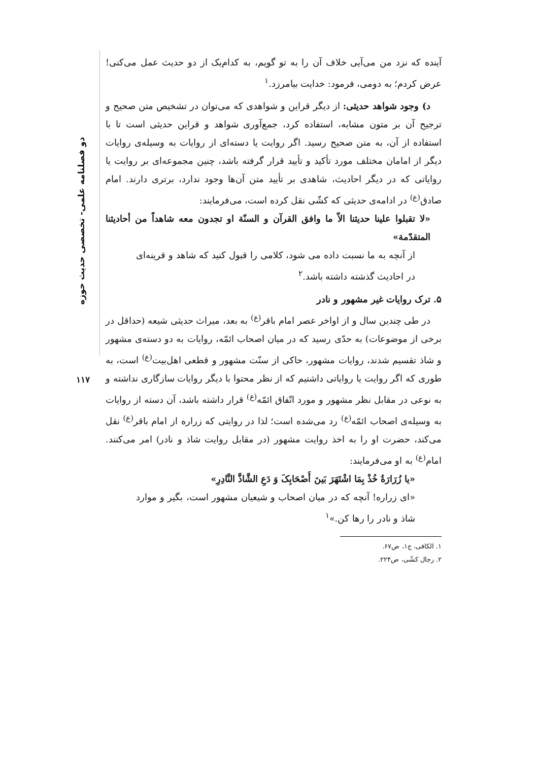دو فصلنامه علمی- تخصصی حدیث حوزه
۱۱۷
آینده که نزد من می‌آیی خلاف آن را به تو گویم، به کدام‌یک از دو حدیث عمل می‌کنی! عرض کردم؛ به دومی، فرمود: خدایت بیامرزد.<sup>۱</sup>
د) وجود شواهد حدیثی: از دیگر قراین و شواهدی که می‌توان در تشخیص متن صحیح و ترجیح آن بر متون مشابه، استفاده کرد، جمع‌آوری شواهد و قراین حدیثی است تا با استفاده از آن، به متن صحیح رسید. اگر روایت یا دسته‌ای از روایات به وسیله‌ی روایات دیگر از امامان مختلف مورد تأکید و تأیید قرار گرفته باشد، چنین مجموعه‌ای بر روایت یا روایاتی که در دیگر احادیث، شاهدی بر تأیید متن آن‌ها وجود ندارد، برتری دارند. امام صادق<sup>(ع)</sup> در ادامه‌ی حدیثی که کشّی نقل کرده است، می‌فرمایند:
«لا تقبلوا علینا حدیثنا الاّ ما وافق القرآن و السنّة او تجدون معه شاهداً من أحادیثنا المتقدّمة»
از آنچه به ما نسبت داده می شود، کلامی را قبول کنید که شاهد و قرینه‌ای در احادیث گذشته داشته باشد.<sup>۲</sup>
۵. ترک روایات غیر مشهور و نادر
در طی چندین سال و از اواخر عصر امام باقر<sup>(ع)</sup> به بعد، میراث حدیثی شیعه (حداقل در برخی از موضوعات) به حدّی رسید که در میان اصحاب ائمّه، روایات به دو دسته‌ی مشهور و شاذ تقسیم شدند، روایات مشهور، حاکی از سنّت مشهور و قطعی اهل‌بیت<sup>(ع)</sup> است، به طوری که اگر روایت یا روایاتی داشتیم که از نظر محتوا با دیگر روایات سازگاری نداشته و به نوعی در مقابل نظر مشهور و مورد اتّفاق ائمّه<sup>(ع)</sup> قرار داشته باشد، آن دسته از روایات به وسیله‌ی اصحاب ائمّه<sup>(ع)</sup> رد می‌شده است؛ لذا در روایتی که زراره از امام باقر<sup>(ع)</sup> نقل می‌کند، حضرت او را به اخذ روایت مشهور (در مقابل روایت شاذ و نادر) امر می‌کنند. امام<sup>(ع)</sup> به او می‌فرمایند:
«یا زُرَارَةُ خُذْ بِمَا اشْتَهَرَ بَینَ أَصْحَابِکَ وَ دَعِ الشَّاذَّ النَّادِرِ»
«ای زراره! آنچه که در میان اصحاب و شیعیان مشهور است، بگیر و موارد شاذ و نادر را رها کن.»<sup>۱</sup>
۱. الکافی، ج۱، ص۶۷.
۲. رجال کشّی، ص۲۲۴.